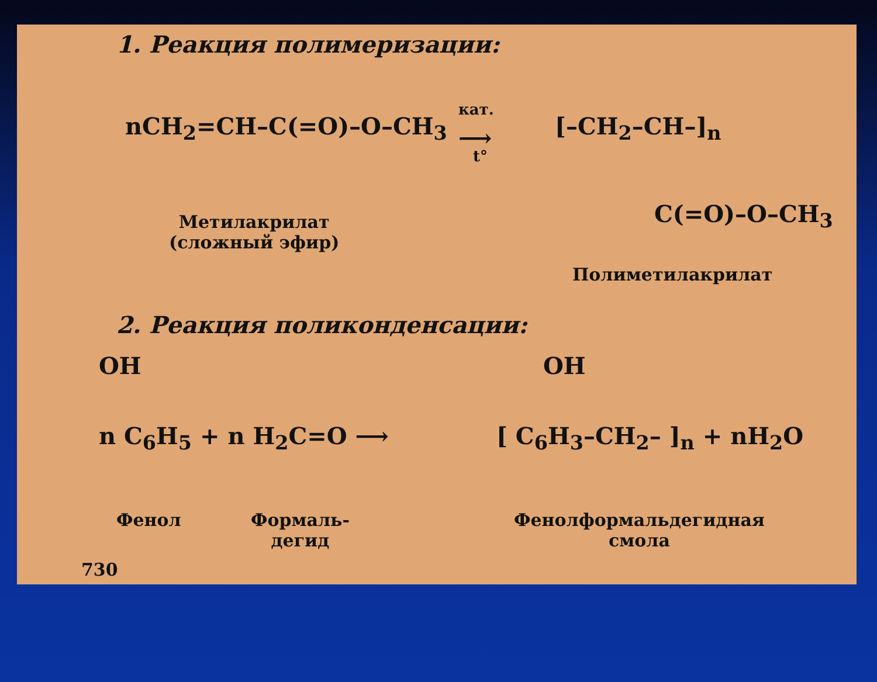1. Реакция полимеризации:
nCH<sub>2</sub>=CH–C(=O)–O–CH<sub>3</sub>
кат.
⟶
t°
[–CH<sub>2</sub>–CH–]<sub>n</sub>
C(=O)–O–CH<sub>3</sub>
Метилакрилат
(сложный эфир)
Полиметилакрилат
2. Реакция поликонденсации:
OH
n C<sub>6</sub>H<sub>5</sub> + n H<sub>2</sub>C=O ⟶
OH
[ C<sub>6</sub>H<sub>3</sub>–CH<sub>2</sub>– ]<sub>n</sub> + nH<sub>2</sub>O
Фенол
Формаль-
дегид
Фенолформальдегидная
смола
730